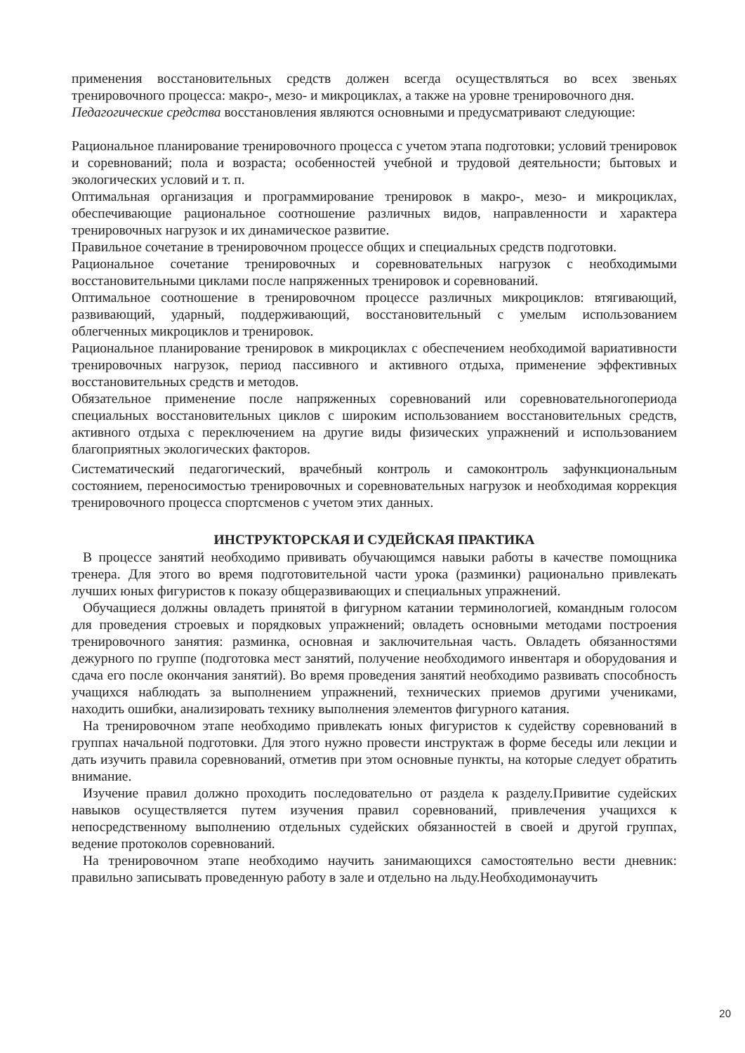применения восстановительных средств должен всегда осуществляться во всех звеньях тренировочного процесса: макро-, мезо- и микроциклах, а также на уровне тренировочного дня.
Педагогические средства восстановления являются основными и предусматривают следующие:
Рациональное планирование тренировочного процесса с учетом этапа подготовки; условий тренировок и соревнований; пола и возраста; особенностей учебной и трудовой деятельности; бытовых и экологических условий и т. п.
Оптимальная организация и программирование тренировок в макро-, мезо- и микроциклах, обеспечивающие рациональное соотношение различных видов, направленности и характера тренировочных нагрузок и их динамическое развитие.
Правильное сочетание в тренировочном процессе общих и специальных средств подготовки.
Рациональное сочетание тренировочных и соревновательных нагрузок с необходимыми восстановительными циклами после напряженных тренировок и соревнований.
Оптимальное соотношение в тренировочном процессе различных микроциклов: втягивающий, развивающий, ударный, поддерживающий, восстановительный с умелым использованием облегченных микроциклов и тренировок.
Рациональное планирование тренировок в микроциклах с обеспечением необходимой вариативности тренировочных нагрузок, период пассивного и активного отдыха, применение эффективных восстановительных средств и методов.
Обязательное применение после напряженных соревнований или соревновательногопериода специальных восстановительных циклов с широким использованием восстановительных средств, активного отдыха с переключением на другие виды физических упражнений и использованием благоприятных экологических факторов.
Систематический педагогический, врачебный контроль и самоконтроль зафункциональным состоянием, переносимостью тренировочных и соревновательных нагрузок и необходимая коррекция тренировочного процесса спортсменов с учетом этих данных.
ИНСТРУКТОРСКАЯ И СУДЕЙСКАЯ ПРАКТИКА
В процессе занятий необходимо прививать обучающимся навыки работы в качестве помощника тренера. Для этого во время подготовительной части урока (разминки) рационально привлекать лучших юных фигуристов к показу общеразвивающих и специальных упражнений.
Обучащиеся должны овладеть принятой в фигурном катании терминологией, командным голосом для проведения строевых и порядковых упражнений; овладеть основными методами построения тренировочного занятия: разминка, основная и заключительная часть. Овладеть обязанностями дежурного по группе (подготовка мест занятий, получение необходимого инвентаря и оборудования и сдача его после окончания занятий). Во время проведения занятий необходимо развивать способность учащихся наблюдать за выполнением упражнений, технических приемов другими учениками, находить ошибки, анализировать технику выполнения элементов фигурного катания.
На тренировочном этапе необходимо привлекать юных фигуристов к судейству соревнований в группах начальной подготовки. Для этого нужно провести инструктаж в форме беседы или лекции и дать изучить правила соревнований, отметив при этом основные пункты, на которые следует обратить внимание.
Изучение правил должно проходить последовательно от раздела к разделу.Привитие судейских навыков осуществляется путем изучения правил соревнований, привлечения учащихся к непосредственному выполнению отдельных судейских обязанностей в своей и другой группах, ведение протоколов соревнований.
На тренировочном этапе необходимо научить занимающихся самостоятельно вести дневник: правильно записывать проведенную работу в зале и отдельно на льду.Необходимонаучить
20